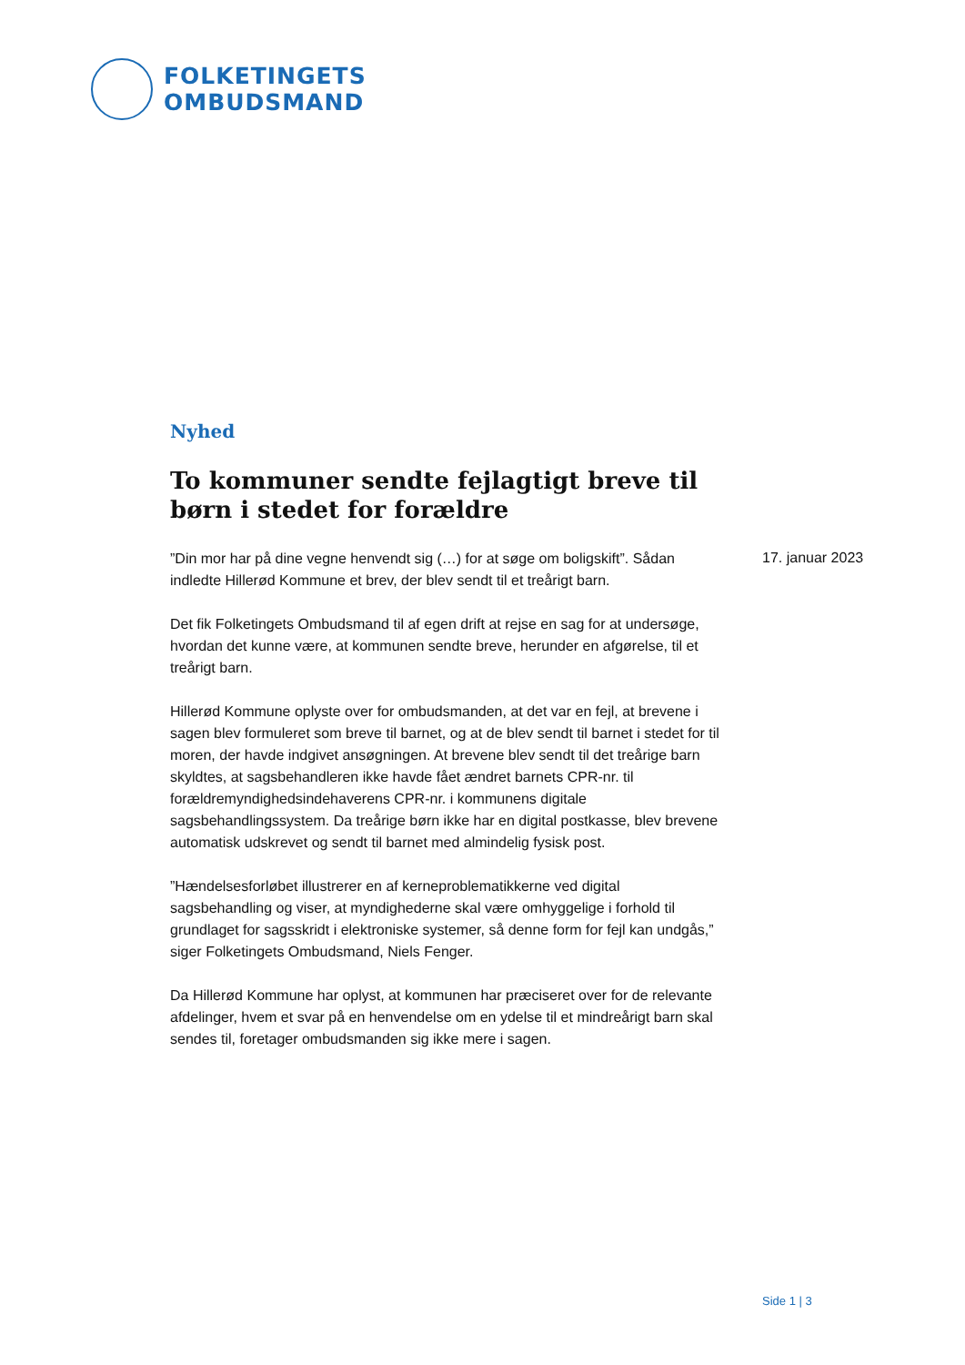FOLKETINGETS
OMBUDSMAND
Nyhed
To kommuner sendte fejlagtigt breve til børn i stedet for forældre
”Din mor har på dine vegne henvendt sig (…) for at søge om boligskift”. Sådan indledte Hillerød Kommune et brev, der blev sendt til et treårigt barn.
Det fik Folketingets Ombudsmand til af egen drift at rejse en sag for at undersøge, hvordan det kunne være, at kommunen sendte breve, herunder en afgørelse, til et treårigt barn.
Hillerød Kommune oplyste over for ombudsmanden, at det var en fejl, at brevene i sagen blev formuleret som breve til barnet, og at de blev sendt til barnet i stedet for til moren, der havde indgivet ansøgningen. At brevene blev sendt til det treårige barn skyldtes, at sagsbehandleren ikke havde fået ændret barnets CPR-nr. til forældremyndighedsindehaverens CPR-nr. i kommunens digitale sagsbehandlingssystem. Da treårige børn ikke har en digital postkasse, blev brevene automatisk udskrevet og sendt til barnet med almindelig fysisk post.
”Hændelsesforløbet illustrerer en af kerneproblematikkerne ved digital sagsbehandling og viser, at myndighederne skal være omhyggelige i forhold til grundlaget for sagsskridt i elektroniske systemer, så denne form for fejl kan undgås,” siger Folketingets Ombudsmand, Niels Fenger.
Da Hillerød Kommune har oplyst, at kommunen har præciseret over for de relevante afdelinger, hvem et svar på en henvendelse om en ydelse til et mindreårigt barn skal sendes til, foretager ombudsmanden sig ikke mere i sagen.
17. januar 2023
Side 1 | 3